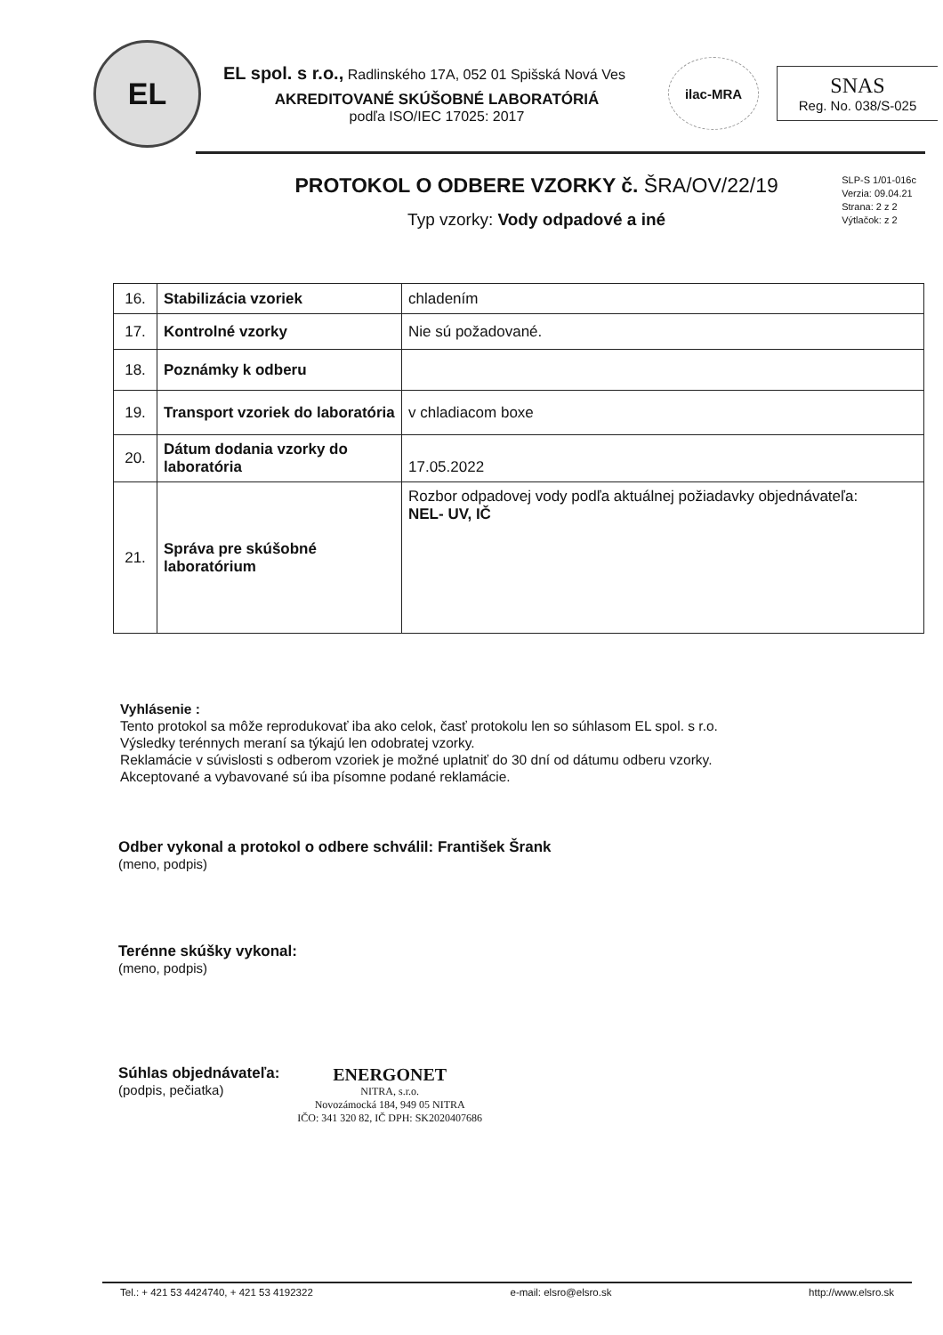EL
EL spol. s r.o., Radlinského 17A, 052 01 Spišská Nová Ves
AKREDITOVANÉ SKÚŠOBNÉ LABORATÓRIÁ
podľa ISO/IEC 17025: 2017
ilac-MRA
SNAS
Reg. No. 038/S-025
PROTOKOL O ODBERE VZORKY č. ŠRA/OV/22/19
Typ vzorky: Vody odpadové a iné
SLP-S 1/01-016c
Verzia: 09.04.21
Strana: 2 z 2
Výtlačok: z 2
| 16. | Stabilizácia vzoriek | chladením |
| 17. | Kontrolné vzorky | Nie sú požadované. |
| 18. | Poznámky k odberu | |
| 19. | Transport vzoriek do laboratória | v chladiacom boxe |
| 20. | Dátum dodania vzorky do laboratória | 17.05.2022 |
| 21. | Správa pre skúšobné laboratórium | Rozbor odpadovej vody podľa aktuálnej požiadavky objednávateľa: NEL- UV, IČ |
Vyhlásenie :
Tento protokol sa môže reprodukovať iba ako celok, časť protokolu len so súhlasom EL spol. s r.o.
Výsledky terénnych meraní sa týkajú len odobratej vzorky.
Reklamácie v súvislosti s odberom vzoriek je možné uplatniť do 30 dní od dátumu odberu vzorky.
Akceptované a vybavované sú iba písomne podané reklamácie.
Odber vykonal a protokol o odbere schválil: František Šrank
(meno, podpis)
Terénne skúšky vykonal:
(meno, podpis)
Súhlas objednávateľa:
(podpis, pečiatka)
ENERGONET
NITRA, s.r.o.
Novozámocká 184, 949 05 NITRA
IČO: 341 320 82, IČ DPH: SK2020407686
Tel.: + 421 53 4424740, + 421 53 4192322 e-mail: elsro@elsro.sk http://www.elsro.sk